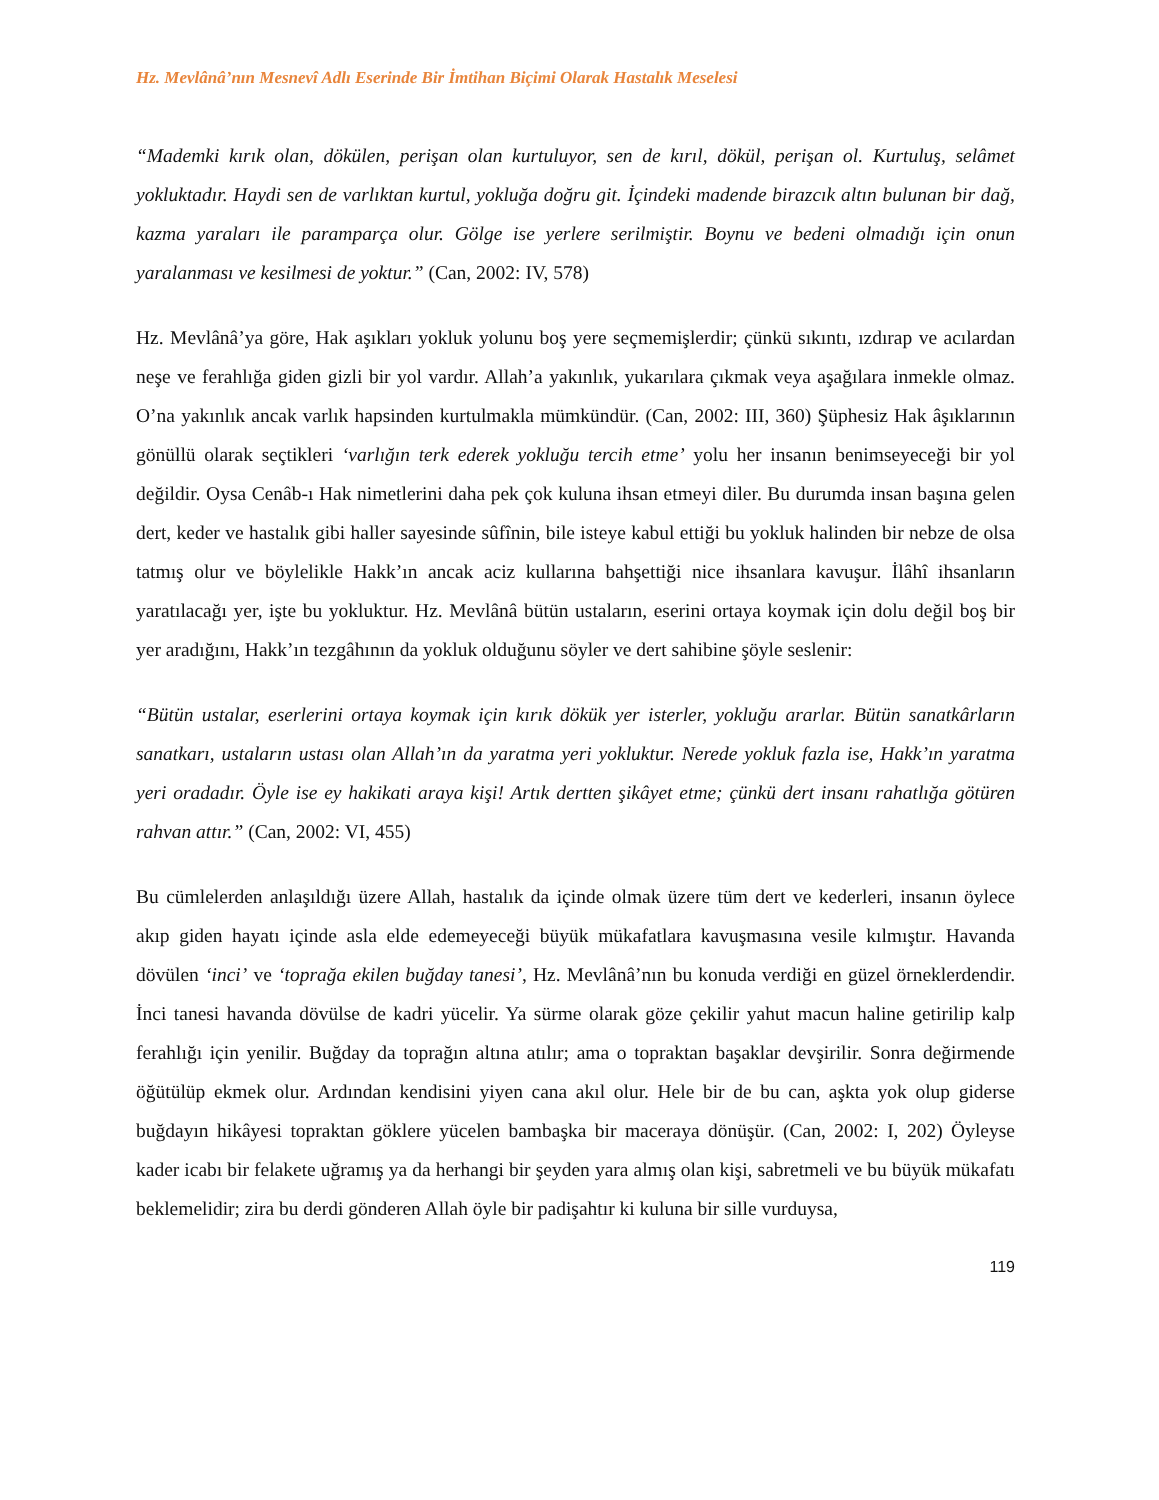Hz. Mevlânâ’nın Mesnevî Adlı Eserinde Bir İmtihan Biçimi Olarak Hastalık Meselesi
“Mademki kırık olan, dökülen, perişan olan kurtuluyor, sen de kırıl, dökül, perişan ol. Kurtuluş, selâmet yokluktadır. Haydi sen de varlıktan kurtul, yokluğa doğru git. İçindeki madende birazcık altın bulunan bir dağ, kazma yaraları ile paramparça olur. Gölge ise yerlere serilmiştir. Boynu ve bedeni olmadığı için onun yaralanması ve kesilmesi de yoktur.” (Can, 2002: IV, 578)
Hz. Mevlânâ’ya göre, Hak aşıkları yokluk yolunu boş yere seçmemişlerdir; çünkü sıkıntı, ızdırap ve acılardan neşe ve ferahlığa giden gizli bir yol vardır. Allah’a yakınlık, yukarılara çıkmak veya aşağılara inmekle olmaz. O’na yakınlık ancak varlık hapsinden kurtulmakla mümkündür. (Can, 2002: III, 360) Şüphesiz Hak âşıklarının gönüllü olarak seçtikleri ‘varlığın terk ederek yokluğu tercih etme’ yolu her insanın benimseyeceği bir yol değildir. Oysa Cenâb-ı Hak nimetlerini daha pek çok kuluna ihsan etmeyi diler. Bu durumda insan başına gelen dert, keder ve hastalık gibi haller sayesinde sûfînin, bile isteye kabul ettiği bu yokluk halinden bir nebze de olsa tatmış olur ve böylelikle Hakk’ın ancak aciz kullarına bahşettiği nice ihsanlara kavuşur. İlâhî ihsanların yaratılacağı yer, işte bu yokluktur. Hz. Mevlânâ bütün ustaların, eserini ortaya koymak için dolu değil boş bir yer aradığını, Hakk’ın tezgâhının da yokluk olduğunu söyler ve dert sahibine şöyle seslenir:
“Bütün ustalar, eserlerini ortaya koymak için kırık dökük yer isterler, yokluğu ararlar. Bütün sanatkârların sanatkarı, ustaların ustası olan Allah’ın da yaratma yeri yokluktur. Nerede yokluk fazla ise, Hakk’ın yaratma yeri oradadır. Öyle ise ey hakikati araya kişi! Artık dertten şikâyet etme; çünkü dert insanı rahatlığa götüren rahvan attır.” (Can, 2002: VI, 455)
Bu cümlelerden anlaşıldığı üzere Allah, hastalık da içinde olmak üzere tüm dert ve kederleri, insanın öylece akıp giden hayatı içinde asla elde edemeyeceği büyük mükafatlara kavuşmasına vesile kılmıştır. Havanda dövülen ‘inci’ ve ‘toprağa ekilen buğday tanesi’, Hz. Mevlânâ’nın bu konuda verdiği en güzel örneklerdendir. İnci tanesi havanda dövülse de kadri yücelir. Ya sürme olarak göze çekilir yahut macun haline getirilip kalp ferahlığı için yenilir. Buğday da toprağın altına atılır; ama o topraktan başaklar devşirilir. Sonra değirmende öğütülüp ekmek olur. Ardından kendisini yiyen cana akıl olur. Hele bir de bu can, aşkta yok olup giderse buğdayın hikâyesi topraktan göklere yücelen bambaşka bir maceraya dönüşür. (Can, 2002: I, 202) Öyleyse kader icabı bir felakete uğramış ya da herhangi bir şeyden yara almış olan kişi, sabretmeli ve bu büyük mükafatı beklemelidir; zira bu derdi gönderen Allah öyle bir padişahtır ki kuluna bir sille vurduysa,
119